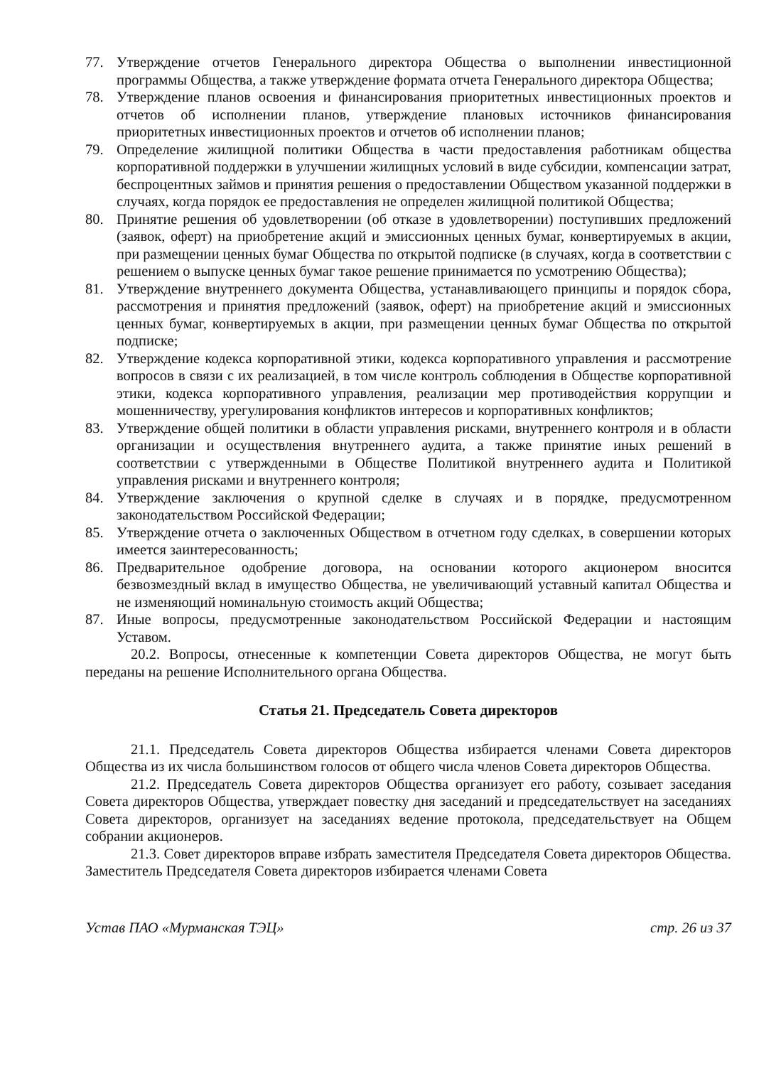77. Утверждение отчетов Генерального директора Общества о выполнении инвестиционной программы Общества, а также утверждение формата отчета Генерального директора Общества;
78. Утверждение планов освоения и финансирования приоритетных инвестиционных проектов и отчетов об исполнении планов, утверждение плановых источников финансирования приоритетных инвестиционных проектов и отчетов об исполнении планов;
79. Определение жилищной политики Общества в части предоставления работникам общества корпоративной поддержки в улучшении жилищных условий в виде субсидии, компенсации затрат, беспроцентных займов и принятия решения о предоставлении Обществом указанной поддержки в случаях, когда порядок ее предоставления не определен жилищной политикой Общества;
80. Принятие решения об удовлетворении (об отказе в удовлетворении) поступивших предложений (заявок, оферт) на приобретение акций и эмиссионных ценных бумаг, конвертируемых в акции, при размещении ценных бумаг Общества по открытой подписке (в случаях, когда в соответствии с решением о выпуске ценных бумаг такое решение принимается по усмотрению Общества);
81. Утверждение внутреннего документа Общества, устанавливающего принципы и порядок сбора, рассмотрения и принятия предложений (заявок, оферт) на приобретение акций и эмиссионных ценных бумаг, конвертируемых в акции, при размещении ценных бумаг Общества по открытой подписке;
82. Утверждение кодекса корпоративной этики, кодекса корпоративного управления и рассмотрение вопросов в связи с их реализацией, в том числе контроль соблюдения в Обществе корпоративной этики, кодекса корпоративного управления, реализации мер противодействия коррупции и мошенничеству, урегулирования конфликтов интересов и корпоративных конфликтов;
83. Утверждение общей политики в области управления рисками, внутреннего контроля и в области организации и осуществления внутреннего аудита, а также принятие иных решений в соответствии с утвержденными в Обществе Политикой внутреннего аудита и Политикой управления рисками и внутреннего контроля;
84. Утверждение заключения о крупной сделке в случаях и в порядке, предусмотренном законодательством Российской Федерации;
85. Утверждение отчета о заключенных Обществом в отчетном году сделках, в совершении которых имеется заинтересованность;
86. Предварительное одобрение договора, на основании которого акционером вносится безвозмездный вклад в имущество Общества, не увеличивающий уставный капитал Общества и не изменяющий номинальную стоимость акций Общества;
87. Иные вопросы, предусмотренные законодательством Российской Федерации и настоящим Уставом.
20.2. Вопросы, отнесенные к компетенции Совета директоров Общества, не могут быть переданы на решение Исполнительного органа Общества.
Статья 21. Председатель Совета директоров
21.1. Председатель Совета директоров Общества избирается членами Совета директоров Общества из их числа большинством голосов от общего числа членов Совета директоров Общества.
21.2. Председатель Совета директоров Общества организует его работу, созывает заседания Совета директоров Общества, утверждает повестку дня заседаний и председательствует на заседаниях Совета директоров, организует на заседаниях ведение протокола, председательствует на Общем собрании акционеров.
21.3. Совет директоров вправе избрать заместителя Председателя Совета директоров Общества. Заместитель Председателя Совета директоров избирается членами Совета
Устав ПАО «Мурманская ТЭЦ» стр. 26 из 37